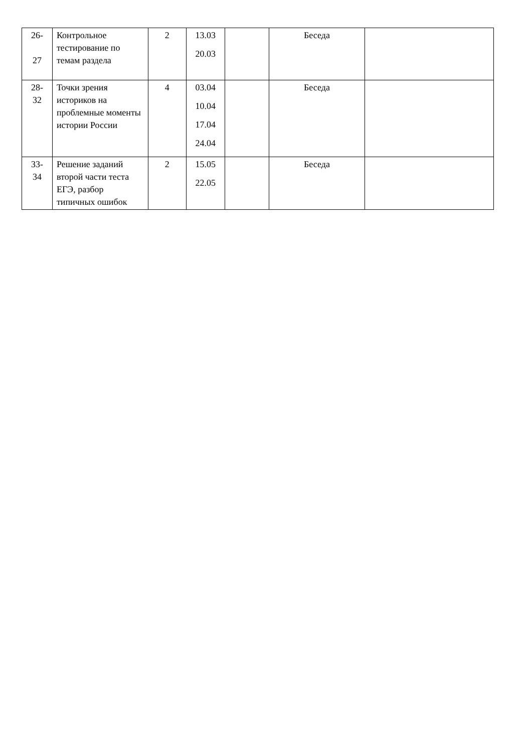| 26- 27 | Контрольное тестирование по темам раздела | 2 | 13.03 20.03 | | Беседа | |
| 28- 32 | Точки зрения историков на проблемные моменты истории России | 4 | 03.04 10.04 17.04 24.04 | | Беседа | |
| 33- 34 | Решение заданий второй части теста ЕГЭ, разбор типичных ошибок | 2 | 15.05 22.05 | | Беседа | |